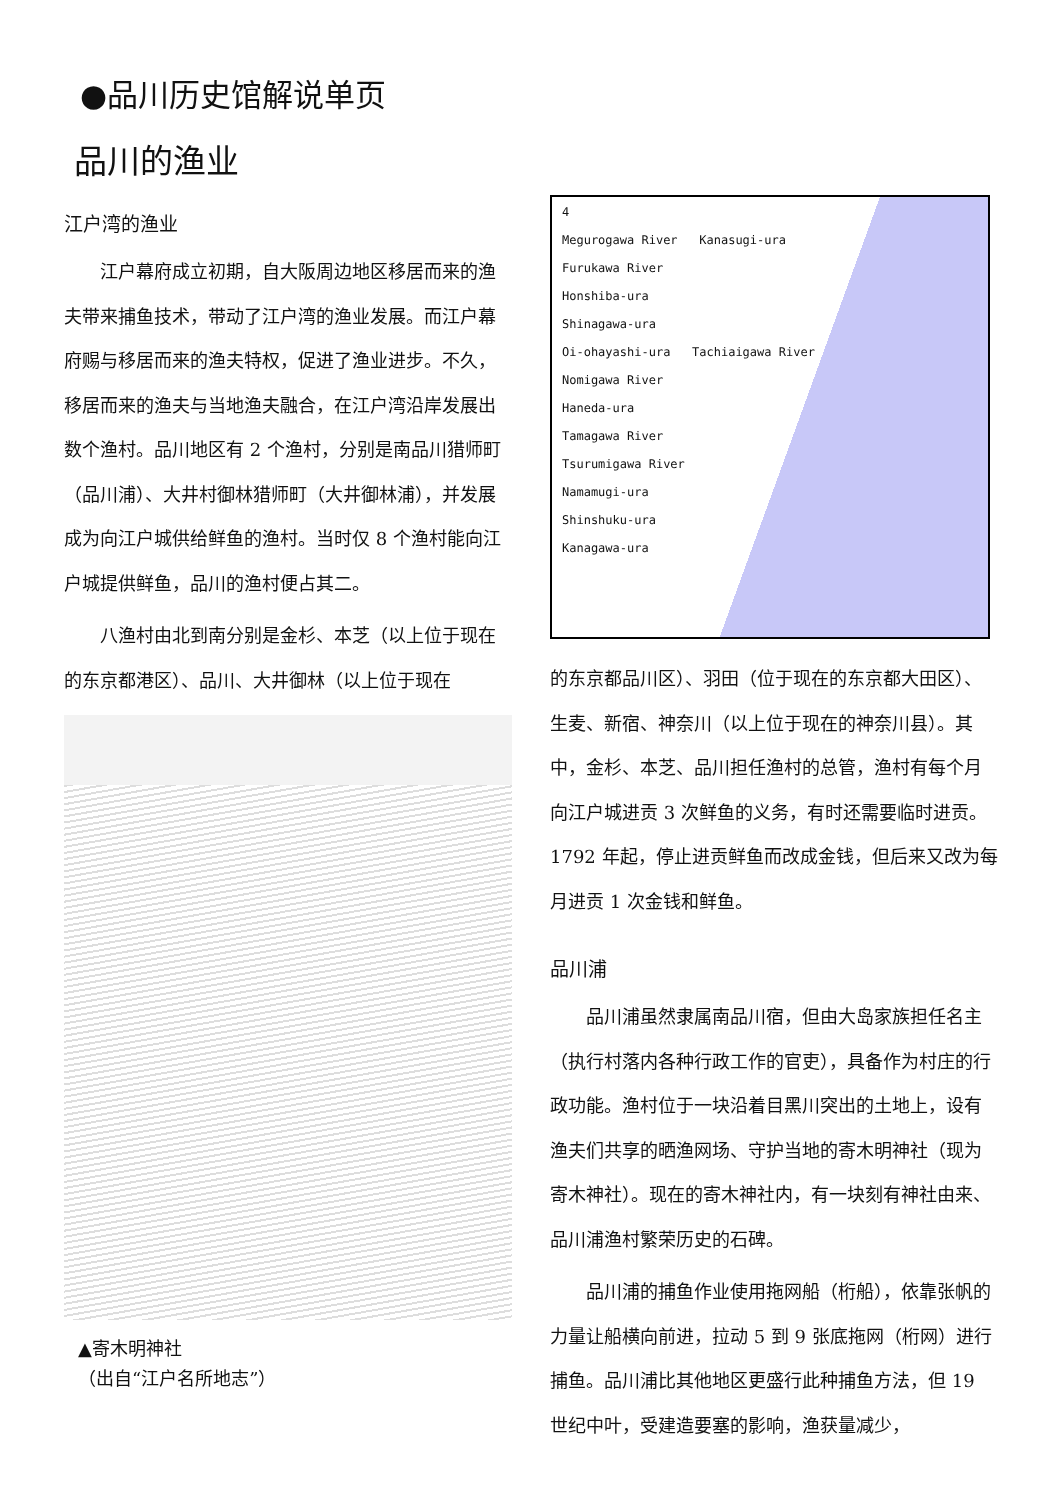●品川历史馆解说单页
品川的渔业
江户湾的渔业
江户幕府成立初期，自大阪周边地区移居而来的渔夫带来捕鱼技术，带动了江户湾的渔业发展。而江户幕府赐与移居而来的渔夫特权，促进了渔业进步。不久，移居而来的渔夫与当地渔夫融合，在江户湾沿岸发展出数个渔村。品川地区有 2 个渔村，分别是南品川猎师町（品川浦）、大井村御林猎师町（大井御林浦），并发展成为向江户城供给鲜鱼的渔村。当时仅 8 个渔村能向江户城提供鲜鱼，品川的渔村便占其二。
八渔村由北到南分别是金杉、本芝（以上位于现在的东京都港区）、品川、大井御林（以上位于现在
▲寄木明神社
（出自“江户名所地志”）
4
Megurogawa River Kanasugi-ura
Furukawa River
Honshiba-ura
Shinagawa-ura
Oi-ohayashi-ura Tachiaigawa River
Nomigawa River
Haneda-ura
Tamagawa River
Tsurumigawa River
Namamugi-ura
Shinshuku-ura
Kanagawa-ura
的东京都品川区）、羽田（位于现在的东京都大田区）、生麦、新宿、神奈川（以上位于现在的神奈川县）。其中，金杉、本芝、品川担任渔村的总管，渔村有每个月向江户城进贡 3 次鲜鱼的义务，有时还需要临时进贡。1792 年起，停止进贡鲜鱼而改成金钱，但后来又改为每月进贡 1 次金钱和鲜鱼。
品川浦
品川浦虽然隶属南品川宿，但由大岛家族担任名主（执行村落内各种行政工作的官吏），具备作为村庄的行政功能。渔村位于一块沿着目黑川突出的土地上，设有渔夫们共享的晒渔网场、守护当地的寄木明神社（现为寄木神社）。现在的寄木神社内，有一块刻有神社由来、品川浦渔村繁荣历史的石碑。
品川浦的捕鱼作业使用拖网船（桁船），依靠张帆的力量让船横向前进，拉动 5 到 9 张底拖网（桁网）进行捕鱼。品川浦比其他地区更盛行此种捕鱼方法，但 19 世纪中叶，受建造要塞的影响，渔获量减少，